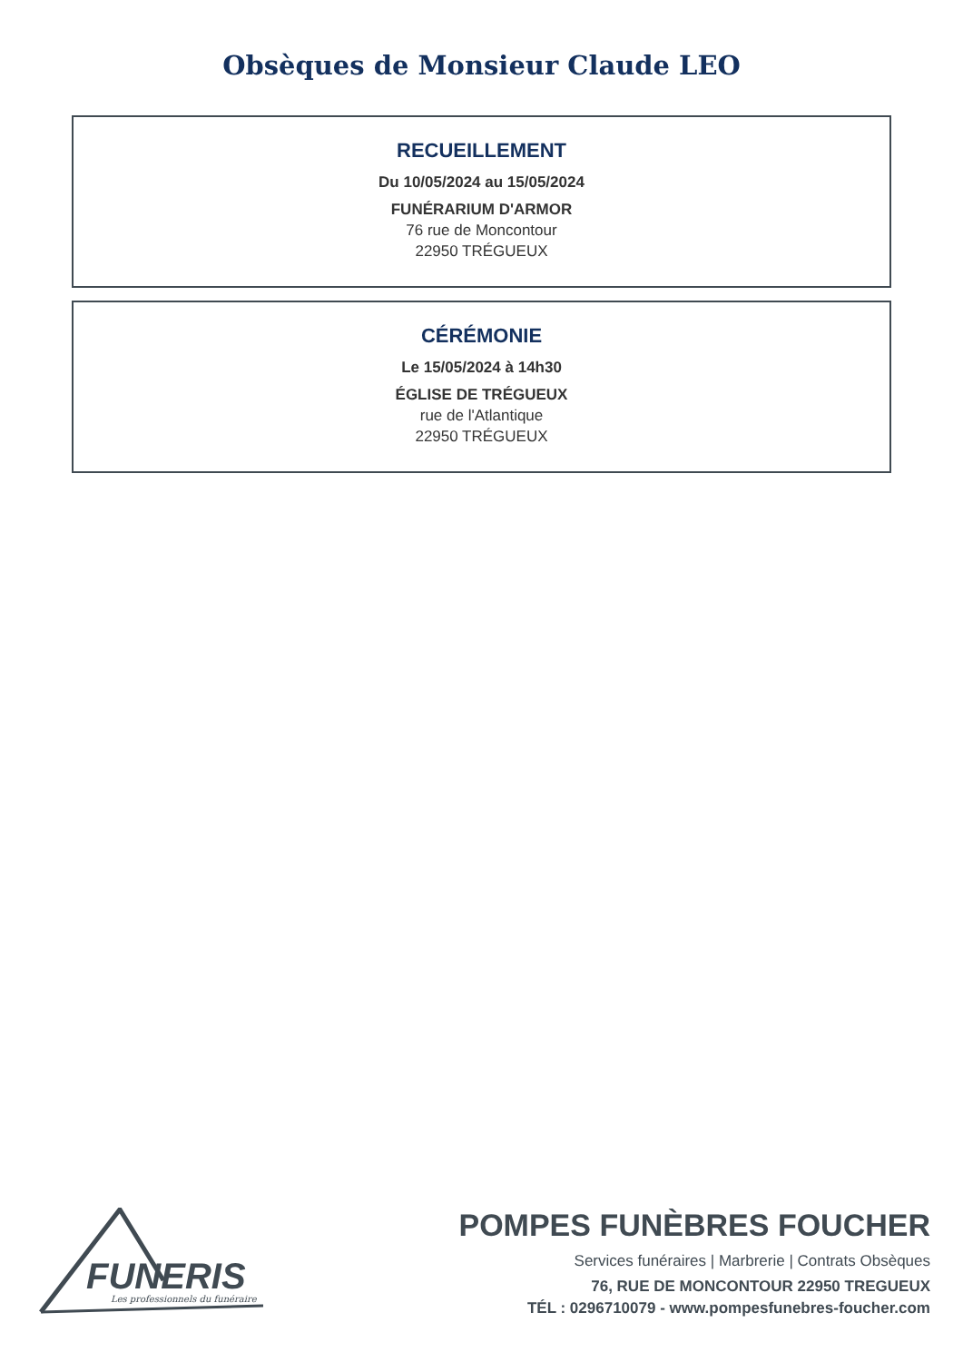Obsèques de Monsieur Claude LEO
RECUEILLEMENT
Du 10/05/2024 au 15/05/2024
FUNÉRARIUM D'ARMOR
76 rue de Moncontour
22950 TRÉGUEUX
CÉRÉMONIE
Le 15/05/2024 à 14h30
ÉGLISE DE TRÉGUEUX
rue de l'Atlantique
22950 TRÉGUEUX
FUNERIS
Les professionnels du funéraire
POMPES FUNÈBRES FOUCHER
Services funéraires | Marbrerie | Contrats Obsèques
76, RUE DE MONCONTOUR 22950 TREGUEUX
TÉL : 0296710079 - www.pompesfunebres-foucher.com